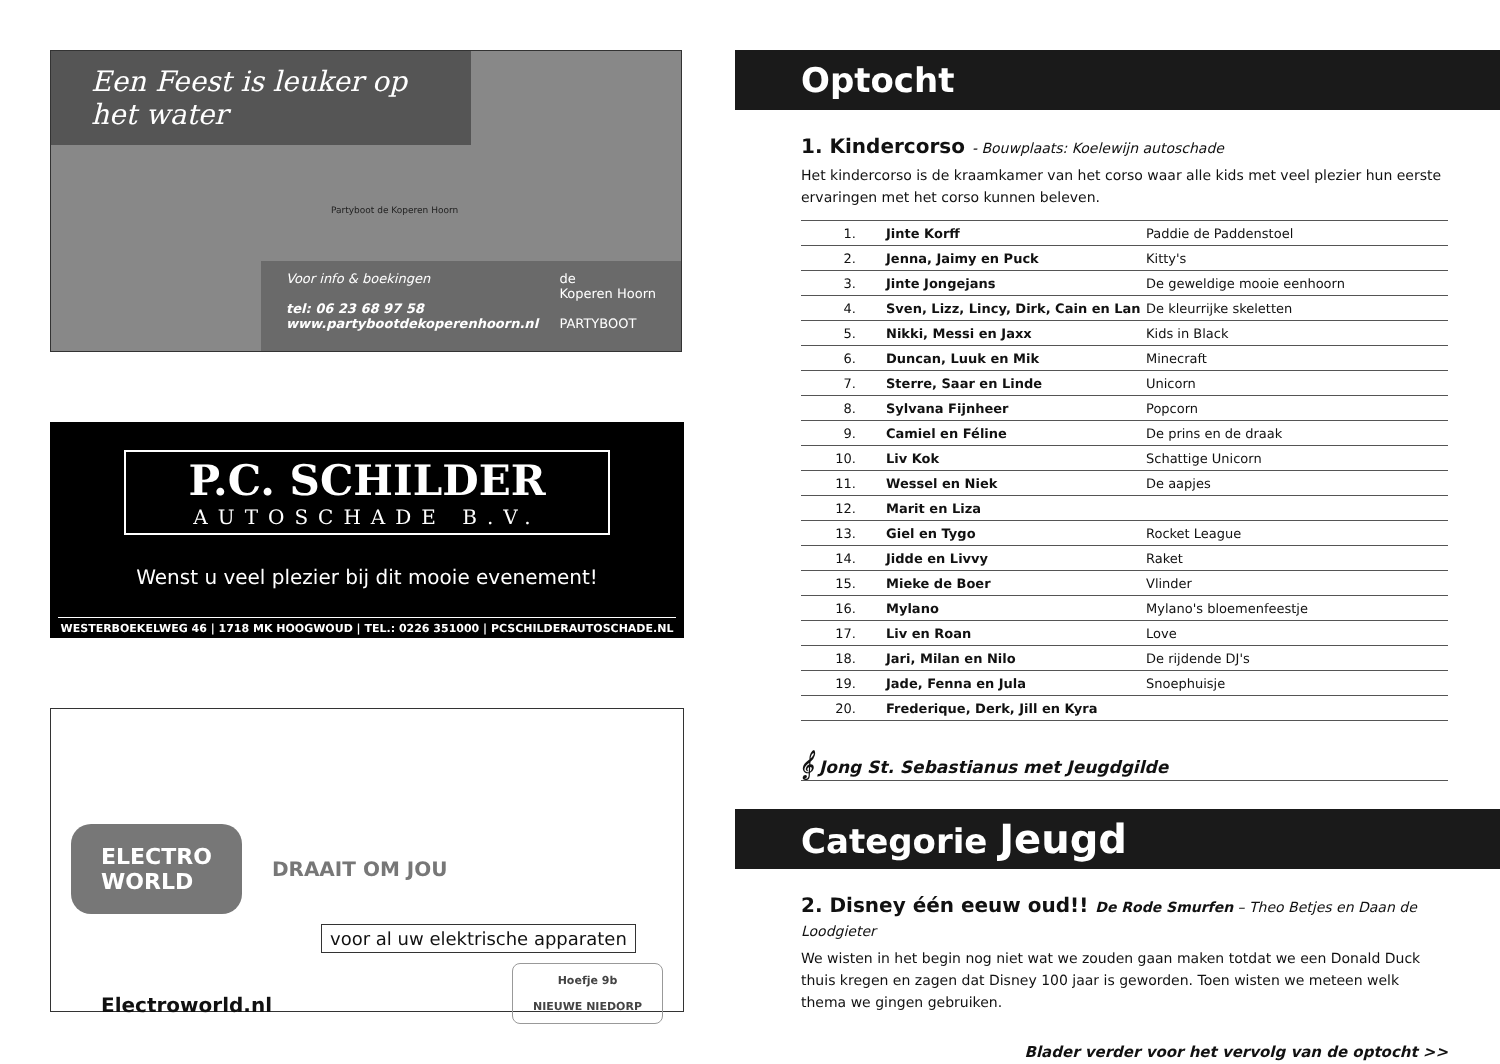Een Feest is leuker op het water
Partyboot de Koperen Hoorn
Voor info & boekingen
tel: 06 23 68 97 58
www.partybootdekoperenhoorn.nl
de
Koperen Hoorn
PARTYBOOT
P.C. SCHILDER
AUTOSCHADE B.V.
Wenst u veel plezier bij dit mooie evenement!
WESTERBOEKELWEG 46 | 1718 MK HOOGWOUD | TEL.: 0226 351000 | PCSCHILDERAUTOSCHADE.NL
ELECTRO
WORLD
DRAAIT OM JOU
voor al uw elektrische apparaten
Electroworld.nl
Hoefje 9b
NIEUWE NIEDORP
Optocht
1. Kindercorso - Bouwplaats: Koelewijn autoschade
Het kindercorso is de kraamkamer van het corso waar alle kids met veel plezier hun eerste ervaringen met het corso kunnen beleven.
| 1. | Jinte Korff | Paddie de Paddenstoel |
| 2. | Jenna, Jaimy en Puck | Kitty's |
| 3. | Jinte Jongejans | De geweldige mooie eenhoorn |
| 4. | Sven, Lizz, Lincy, Dirk, Cain en Lan | De kleurrijke skeletten |
| 5. | Nikki, Messi en Jaxx | Kids in Black |
| 6. | Duncan, Luuk en Mik | Minecraft |
| 7. | Sterre, Saar en Linde | Unicorn |
| 8. | Sylvana Fijnheer | Popcorn |
| 9. | Camiel en Féline | De prins en de draak |
| 10. | Liv Kok | Schattige Unicorn |
| 11. | Wessel en Niek | De aapjes |
| 12. | Marit en Liza | |
| 13. | Giel en Tygo | Rocket League |
| 14. | Jidde en Livvy | Raket |
| 15. | Mieke de Boer | Vlinder |
| 16. | Mylano | Mylano's bloemenfeestje |
| 17. | Liv en Roan | Love |
| 18. | Jari, Milan en Nilo | De rijdende DJ's |
| 19. | Jade, Fenna en Jula | Snoephuisje |
| 20. | Frederique, Derk, Jill en Kyra | |
𝄞 Jong St. Sebastianus met Jeugdgilde
Categorie Jeugd
2. Disney één eeuw oud!! De Rode Smurfen – Theo Betjes en Daan de Loodgieter
We wisten in het begin nog niet wat we zouden gaan maken totdat we een Donald Duck thuis kregen en zagen dat Disney 100 jaar is geworden. Toen wisten we meteen welk thema we gingen gebruiken.
Blader verder voor het vervolg van de optocht >>